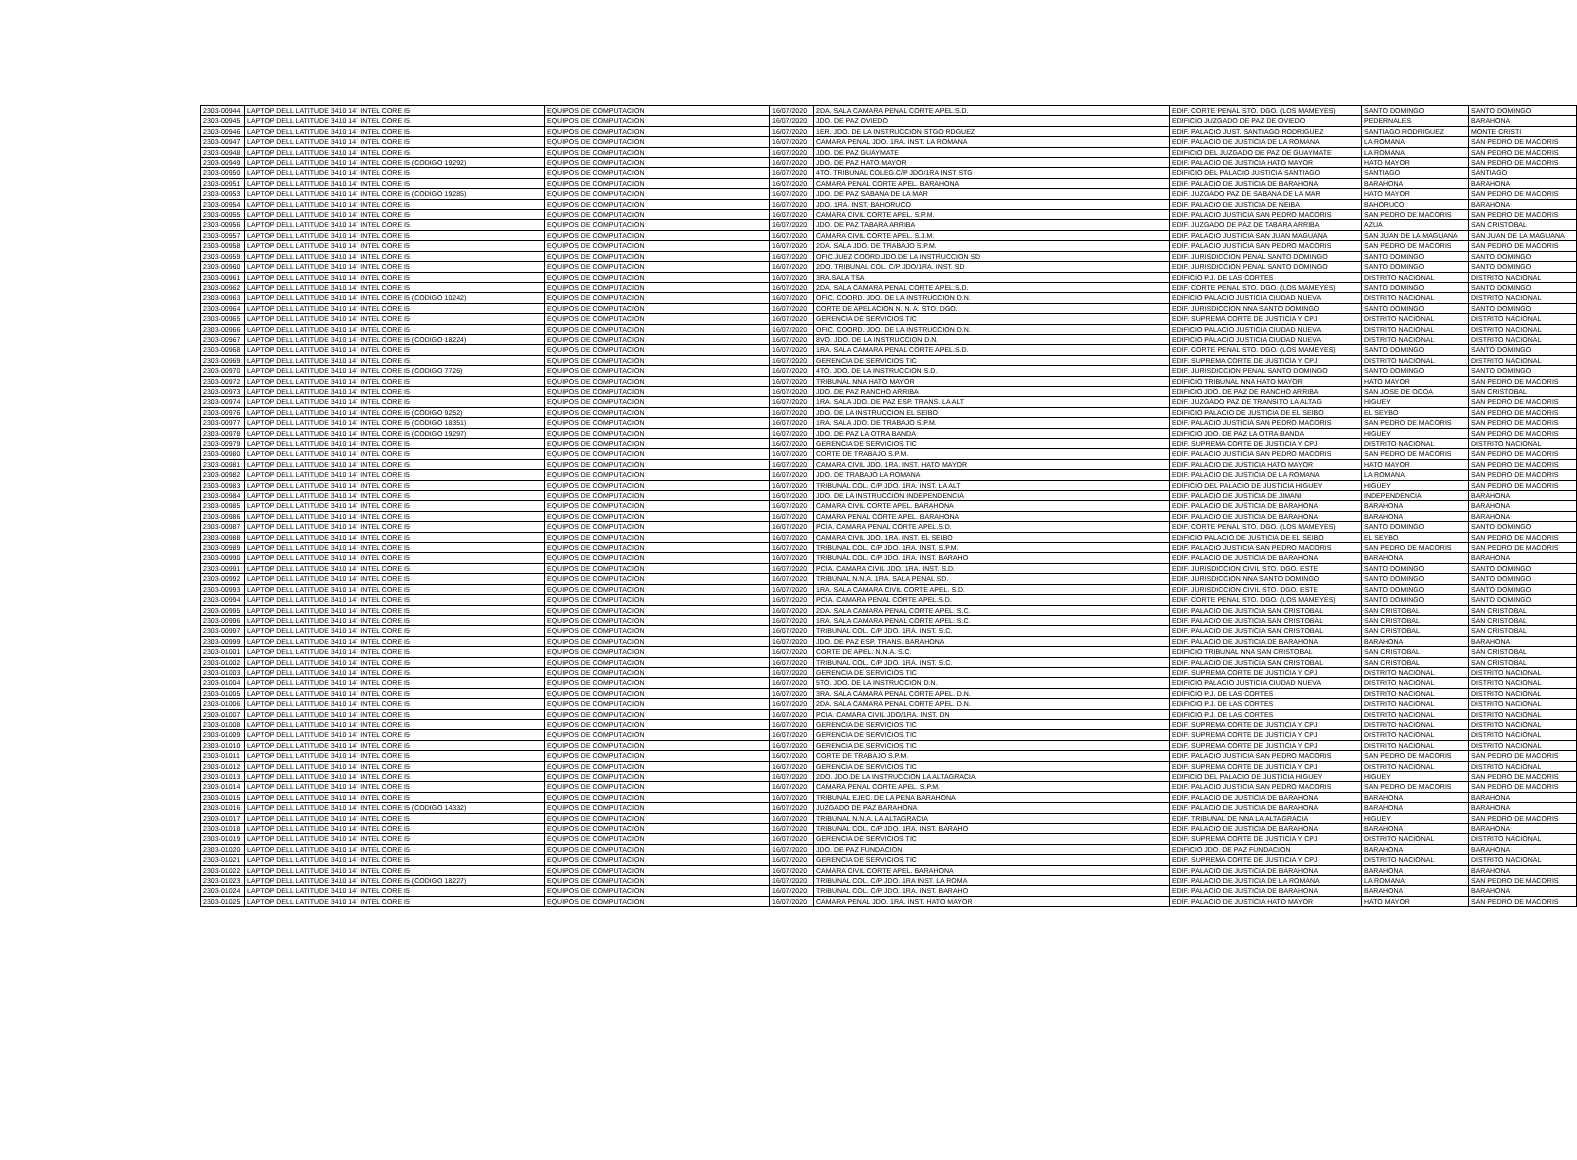| 2303-00944 | LAPTOP DELL LATITUDE 3410 14¨ INTEL CORE I5 | EQUIPOS DE COMPUTACION | 16/07/2020 | 2DA. SALA CAMARA PENAL CORTE APEL.S.D. | EDIF. CORTE PENAL STO. DGO. (LOS MAMEYES) | SANTO DOMINGO | SANTO DOMINGO |
| 2303-00945 | LAPTOP DELL LATITUDE 3410 14¨ INTEL CORE I5 | EQUIPOS DE COMPUTACION | 16/07/2020 | JDO. DE PAZ OVIEDO | EDIFICIO JUZGADO DE PAZ DE OVIEDO | PEDERNALES | BARAHONA |
| 2303-00946 | LAPTOP DELL LATITUDE 3410 14¨ INTEL CORE I5 | EQUIPOS DE COMPUTACION | 16/07/2020 | 1ER. JDO. DE LA INSTRUCCION STGO RDGUEZ | EDIF. PALACIO JUST. SANTIAGO RODRIGUEZ | SANTIAGO RODRIGUEZ | MONTE CRISTI |
| 2303-00947 | LAPTOP DELL LATITUDE 3410 14¨ INTEL CORE I5 | EQUIPOS DE COMPUTACION | 16/07/2020 | CAMARA PENAL JDO. 1RA. INST. LA ROMANA | EDIF. PALACIO DE JUSTICIA DE LA ROMANA | LA ROMANA | SAN PEDRO DE MACORIS |
| 2303-00948 | LAPTOP DELL LATITUDE 3410 14¨ INTEL CORE I5 | EQUIPOS DE COMPUTACION | 16/07/2020 | JDO. DE PAZ GUAYMATE | EDIFICIO DEL JUZGADO DE PAZ DE GUAYMATE | LA ROMANA | SAN PEDRO DE MACORIS |
| 2303-00949 | LAPTOP DELL LATITUDE 3410 14¨ INTEL CORE I5 (CODIGO 19292) | EQUIPOS DE COMPUTACION | 16/07/2020 | JDO. DE PAZ HATO MAYOR | EDIF. PALACIO DE JUSTICIA HATO MAYOR | HATO MAYOR | SAN PEDRO DE MACORIS |
| 2303-00950 | LAPTOP DELL LATITUDE 3410 14¨ INTEL CORE I5 | EQUIPOS DE COMPUTACION | 16/07/2020 | 4TO. TRIBUNAL COLEG.C/P JDO/1RA INST STG | EDIFICIO DEL PALACIO JUSTICIA SANTIAGO | SANTIAGO | SANTIAGO |
| 2303-00951 | LAPTOP DELL LATITUDE 3410 14¨ INTEL CORE I5 | EQUIPOS DE COMPUTACION | 16/07/2020 | CAMARA PENAL CORTE APEL. BARAHONA | EDIF. PALACIO DE JUSTICIA DE BARAHONA | BARAHONA | BARAHONA |
| 2303-00953 | LAPTOP DELL LATITUDE 3410 14¨ INTEL CORE I5 (CODIGO 19285) | EQUIPOS DE COMPUTACION | 16/07/2020 | JDO. DE PAZ SABANA DE LA MAR | EDIF. JUZGADO PAZ DE SABANA DE LA MAR | HATO MAYOR | SAN PEDRO DE MACORIS |
| 2303-00954 | LAPTOP DELL LATITUDE 3410 14¨ INTEL CORE I5 | EQUIPOS DE COMPUTACION | 16/07/2020 | JDO. 1RA. INST. BAHORUCO | EDIF. PALACIO DE JUSTICIA DE NEIBA | BAHORUCO | BARAHONA |
| 2303-00955 | LAPTOP DELL LATITUDE 3410 14¨ INTEL CORE I5 | EQUIPOS DE COMPUTACION | 16/07/2020 | CAMARA CIVIL CORTE APEL. S.P.M. | EDIF. PALACIO JUSTICIA SAN PEDRO MACORIS | SAN PEDRO DE MACORIS | SAN PEDRO DE MACORIS |
| 2303-00956 | LAPTOP DELL LATITUDE 3410 14¨ INTEL CORE I5 | EQUIPOS DE COMPUTACION | 16/07/2020 | JDO. DE PAZ TABARA ARRIBA | EDIF. JUZGADO DE PAZ DE TABARA ARRIBA | AZUA | SAN CRISTOBAL |
| 2303-00957 | LAPTOP DELL LATITUDE 3410 14¨ INTEL CORE I5 | EQUIPOS DE COMPUTACION | 16/07/2020 | CAMARA CIVIL CORTE APEL. S.J.M. | EDIF. PALACIO JUSTICIA SAN JUAN MAGUANA | SAN JUAN DE LA MAGUANA | SAN JUAN DE LA MAGUANA |
| 2303-00958 | LAPTOP DELL LATITUDE 3410 14¨ INTEL CORE I5 | EQUIPOS DE COMPUTACION | 16/07/2020 | 2DA. SALA JDO. DE TRABAJO S.P.M. | EDIF. PALACIO JUSTICIA SAN PEDRO MACORIS | SAN PEDRO DE MACORIS | SAN PEDRO DE MACORIS |
| 2303-00959 | LAPTOP DELL LATITUDE 3410 14¨ INTEL CORE I5 | EQUIPOS DE COMPUTACION | 16/07/2020 | OFIC.JUEZ COORD.JDO.DE LA INSTRUCCION SD | EDIF. JURISDICCION PENAL SANTO DOMINGO | SANTO DOMINGO | SANTO DOMINGO |
| 2303-00960 | LAPTOP DELL LATITUDE 3410 14¨ INTEL CORE I5 | EQUIPOS DE COMPUTACION | 16/07/2020 | 2DO. TRIBUNAL COL. C/P JDO/1RA. INST. SD | EDIF. JURISDICCION PENAL SANTO DOMINGO | SANTO DOMINGO | SANTO DOMINGO |
| 2303-00961 | LAPTOP DELL LATITUDE 3410 14¨ INTEL CORE I5 | EQUIPOS DE COMPUTACION | 16/07/2020 | 3RA.SALA TSA | EDIFICIO P.J. DE LAS CORTES | DISTRITO NACIONAL | DISTRITO NACIONAL |
| 2303-00962 | LAPTOP DELL LATITUDE 3410 14¨ INTEL CORE I5 | EQUIPOS DE COMPUTACION | 16/07/2020 | 2DA. SALA CAMARA PENAL CORTE APEL.S.D. | EDIF. CORTE PENAL STO. DGO. (LOS MAMEYES) | SANTO DOMINGO | SANTO DOMINGO |
| 2303-00963 | LAPTOP DELL LATITUDE 3410 14¨ INTEL CORE I5 (CODIGO 10242) | EQUIPOS DE COMPUTACION | 16/07/2020 | OFIC. COORD. JDO. DE LA INSTRUCCION D.N. | EDIFICIO PALACIO JUSTICIA CIUDAD NUEVA | DISTRITO NACIONAL | DISTRITO NACIONAL |
| 2303-00964 | LAPTOP DELL LATITUDE 3410 14¨ INTEL CORE I5 | EQUIPOS DE COMPUTACION | 16/07/2020 | CORTE DE APELACION N. N. A. STO. DGO. | EDIF. JURISDICCION NNA SANTO DOMINGO | SANTO DOMINGO | SANTO DOMINGO |
| 2303-00965 | LAPTOP DELL LATITUDE 3410 14¨ INTEL CORE I5 | EQUIPOS DE COMPUTACION | 16/07/2020 | GERENCIA DE SERVICIOS TIC | EDIF. SUPREMA CORTE DE JUSTICIA Y CPJ | DISTRITO NACIONAL | DISTRITO NACIONAL |
| 2303-00966 | LAPTOP DELL LATITUDE 3410 14¨ INTEL CORE I5 | EQUIPOS DE COMPUTACION | 16/07/2020 | OFIC. COORD. JDO. DE LA INSTRUCCION D.N. | EDIFICIO PALACIO JUSTICIA CIUDAD NUEVA | DISTRITO NACIONAL | DISTRITO NACIONAL |
| 2303-00967 | LAPTOP DELL LATITUDE 3410 14¨ INTEL CORE I5 (CODIGO 18224) | EQUIPOS DE COMPUTACION | 16/07/2020 | 8VO. JDO. DE LA INSTRUCCION D.N. | EDIFICIO PALACIO JUSTICIA CIUDAD NUEVA | DISTRITO NACIONAL | DISTRITO NACIONAL |
| 2303-00968 | LAPTOP DELL LATITUDE 3410 14¨ INTEL CORE I5 | EQUIPOS DE COMPUTACION | 16/07/2020 | 1RA. SALA CAMARA PENAL CORTE APEL.S.D. | EDIF. CORTE PENAL STO. DGO. (LOS MAMEYES) | SANTO DOMINGO | SANTO DOMINGO |
| 2303-00969 | LAPTOP DELL LATITUDE 3410 14¨ INTEL CORE I5 | EQUIPOS DE COMPUTACION | 16/07/2020 | GERENCIA DE SERVICIOS TIC | EDIF. SUPREMA CORTE DE JUSTICIA Y CPJ | DISTRITO NACIONAL | DISTRITO NACIONAL |
| 2303-00970 | LAPTOP DELL LATITUDE 3410 14¨ INTEL CORE I5 (CODIGO 7726) | EQUIPOS DE COMPUTACION | 16/07/2020 | 4TO. JDO. DE LA INSTRUCCION S.D. | EDIF. JURISDICCION PENAL SANTO DOMINGO | SANTO DOMINGO | SANTO DOMINGO |
| 2303-00972 | LAPTOP DELL LATITUDE 3410 14¨ INTEL CORE I5 | EQUIPOS DE COMPUTACION | 16/07/2020 | TRIBUNAL NNA HATO MAYOR | EDIFICIO TRIBUNAL NNA HATO MAYOR | HATO MAYOR | SAN PEDRO DE MACORIS |
| 2303-00973 | LAPTOP DELL LATITUDE 3410 14¨ INTEL CORE I5 | EQUIPOS DE COMPUTACION | 16/07/2020 | JDO. DE PAZ RANCHO ARRIBA | EDIFICIO JDO. DE PAZ DE RANCHO ARRIBA | SAN JOSE DE OCOA | SAN CRISTOBAL |
| 2303-00974 | LAPTOP DELL LATITUDE 3410 14¨ INTEL CORE I5 | EQUIPOS DE COMPUTACION | 16/07/2020 | 1RA. SALA JDO. DE PAZ ESP. TRANS. LA ALT | EDIF. JUZGADO PAZ DE TRANSITO LA ALTAG | HIGUEY | SAN PEDRO DE MACORIS |
| 2303-00976 | LAPTOP DELL LATITUDE 3410 14¨ INTEL CORE I5 (CODIGO 9252) | EQUIPOS DE COMPUTACION | 16/07/2020 | JDO. DE LA INSTRUCCION EL SEIBO | EDIFICIO PALACIO DE JUSTICIA DE EL SEIBO | EL SEYBO | SAN PEDRO DE MACORIS |
| 2303-00977 | LAPTOP DELL LATITUDE 3410 14¨ INTEL CORE I5 (CODIGO 18351) | EQUIPOS DE COMPUTACION | 16/07/2020 | 1RA. SALA JDO. DE TRABAJO S.P.M. | EDIF. PALACIO JUSTICIA SAN PEDRO MACORIS | SAN PEDRO DE MACORIS | SAN PEDRO DE MACORIS |
| 2303-00978 | LAPTOP DELL LATITUDE 3410 14¨ INTEL CORE I5 (CODIGO 19297) | EQUIPOS DE COMPUTACION | 16/07/2020 | JDO. DE PAZ LA OTRA BANDA | EDIFICIO JDO. DE PAZ LA OTRA BANDA | HIGUEY | SAN PEDRO DE MACORIS |
| 2303-00979 | LAPTOP DELL LATITUDE 3410 14¨ INTEL CORE I5 | EQUIPOS DE COMPUTACION | 16/07/2020 | GERENCIA DE SERVICIOS TIC | EDIF. SUPREMA CORTE DE JUSTICIA Y CPJ | DISTRITO NACIONAL | DISTRITO NACIONAL |
| 2303-00980 | LAPTOP DELL LATITUDE 3410 14¨ INTEL CORE I5 | EQUIPOS DE COMPUTACION | 16/07/2020 | CORTE DE TRABAJO S.P.M. | EDIF. PALACIO JUSTICIA SAN PEDRO MACORIS | SAN PEDRO DE MACORIS | SAN PEDRO DE MACORIS |
| 2303-00981 | LAPTOP DELL LATITUDE 3410 14¨ INTEL CORE I5 | EQUIPOS DE COMPUTACION | 16/07/2020 | CAMARA CIVIL JDO. 1RA. INST. HATO MAYOR | EDIF. PALACIO DE JUSTICIA HATO MAYOR | HATO MAYOR | SAN PEDRO DE MACORIS |
| 2303-00982 | LAPTOP DELL LATITUDE 3410 14¨ INTEL CORE I5 | EQUIPOS DE COMPUTACION | 16/07/2020 | JDO. DE TRABAJO LA ROMANA | EDIF. PALACIO DE JUSTICIA DE LA ROMANA | LA ROMANA | SAN PEDRO DE MACORIS |
| 2303-00983 | LAPTOP DELL LATITUDE 3410 14¨ INTEL CORE I5 | EQUIPOS DE COMPUTACION | 16/07/2020 | TRIBUNAL COL. C/P JDO. 1RA. INST. LA ALT | EDIFICIO DEL PALACIO DE JUSTICIA HIGUEY | HIGUEY | SAN PEDRO DE MACORIS |
| 2303-00984 | LAPTOP DELL LATITUDE 3410 14¨ INTEL CORE I5 | EQUIPOS DE COMPUTACION | 16/07/2020 | JDO. DE LA INSTRUCCION INDEPENDENCIA | EDIF. PALACIO DE JUSTICIA DE JIMANI | INDEPENDENCIA | BARAHONA |
| 2303-00985 | LAPTOP DELL LATITUDE 3410 14¨ INTEL CORE I5 | EQUIPOS DE COMPUTACION | 16/07/2020 | CAMARA CIVIL CORTE APEL. BARAHONA | EDIF. PALACIO DE JUSTICIA DE BARAHONA | BARAHONA | BARAHONA |
| 2303-00986 | LAPTOP DELL LATITUDE 3410 14¨ INTEL CORE I5 | EQUIPOS DE COMPUTACION | 16/07/2020 | CAMARA PENAL CORTE APEL. BARAHONA | EDIF. PALACIO DE JUSTICIA DE BARAHONA | BARAHONA | BARAHONA |
| 2303-00987 | LAPTOP DELL LATITUDE 3410 14¨ INTEL CORE I5 | EQUIPOS DE COMPUTACION | 16/07/2020 | PCIA. CAMARA PENAL CORTE APEL.S.D. | EDIF. CORTE PENAL STO. DGO. (LOS MAMEYES) | SANTO DOMINGO | SANTO DOMINGO |
| 2303-00988 | LAPTOP DELL LATITUDE 3410 14¨ INTEL CORE I5 | EQUIPOS DE COMPUTACION | 16/07/2020 | CAMARA CIVIL JDO. 1RA. INST. EL SEIBO | EDIFICIO PALACIO DE JUSTICIA DE EL SEIBO | EL SEYBO | SAN PEDRO DE MACORIS |
| 2303-00989 | LAPTOP DELL LATITUDE 3410 14¨ INTEL CORE I5 | EQUIPOS DE COMPUTACION | 16/07/2020 | TRIBUNAL COL. C/P JDO. 1RA. INST. S.P.M. | EDIF. PALACIO JUSTICIA SAN PEDRO MACORIS | SAN PEDRO DE MACORIS | SAN PEDRO DE MACORIS |
| 2303-00990 | LAPTOP DELL LATITUDE 3410 14¨ INTEL CORE I5 | EQUIPOS DE COMPUTACION | 16/07/2020 | TRIBUNAL COL. C/P JDO. 1RA. INST. BARAHO | EDIF. PALACIO DE JUSTICIA DE BARAHONA | BARAHONA | BARAHONA |
| 2303-00991 | LAPTOP DELL LATITUDE 3410 14¨ INTEL CORE I5 | EQUIPOS DE COMPUTACION | 16/07/2020 | PCIA. CAMARA CIVIL JDO. 1RA. INST. S.D. | EDIF. JURISDICCION CIVIL STO. DGO. ESTE | SANTO DOMINGO | SANTO DOMINGO |
| 2303-00992 | LAPTOP DELL LATITUDE 3410 14¨ INTEL CORE I5 | EQUIPOS DE COMPUTACION | 16/07/2020 | TRIBUNAL N.N.A. 1RA. SALA PENAL SD. | EDIF. JURISDICCION NNA SANTO DOMINGO | SANTO DOMINGO | SANTO DOMINGO |
| 2303-00993 | LAPTOP DELL LATITUDE 3410 14¨ INTEL CORE I5 | EQUIPOS DE COMPUTACION | 16/07/2020 | 1RA. SALA CAMARA CIVIL CORTE APEL. S.D. | EDIF. JURISDICCION CIVIL STO. DGO. ESTE | SANTO DOMINGO | SANTO DOMINGO |
| 2303-00994 | LAPTOP DELL LATITUDE 3410 14¨ INTEL CORE I5 | EQUIPOS DE COMPUTACION | 16/07/2020 | PCIA. CAMARA PENAL CORTE APEL.S.D. | EDIF. CORTE PENAL STO. DGO. (LOS MAMEYES) | SANTO DOMINGO | SANTO DOMINGO |
| 2303-00995 | LAPTOP DELL LATITUDE 3410 14¨ INTEL CORE I5 | EQUIPOS DE COMPUTACION | 16/07/2020 | 2DA. SALA CAMARA PENAL CORTE APEL. S.C. | EDIF. PALACIO DE JUSTICIA SAN CRISTOBAL | SAN CRISTOBAL | SAN CRISTOBAL |
| 2303-00996 | LAPTOP DELL LATITUDE 3410 14¨ INTEL CORE I5 | EQUIPOS DE COMPUTACION | 16/07/2020 | 1RA. SALA CAMARA PENAL CORTE APEL. S.C. | EDIF. PALACIO DE JUSTICIA SAN CRISTOBAL | SAN CRISTOBAL | SAN CRISTOBAL |
| 2303-00997 | LAPTOP DELL LATITUDE 3410 14¨ INTEL CORE I5 | EQUIPOS DE COMPUTACION | 16/07/2020 | TRIBUNAL COL. C/P JDO. 1RA. INST. S.C. | EDIF. PALACIO DE JUSTICIA SAN CRISTOBAL | SAN CRISTOBAL | SAN CRISTOBAL |
| 2303-00999 | LAPTOP DELL LATITUDE 3410 14¨ INTEL CORE I5 | EQUIPOS DE COMPUTACION | 16/07/2020 | JDO. DE PAZ ESP. TRANS. BARAHONA | EDIF. PALACIO DE JUSTICIA DE BARAHONA | BARAHONA | BARAHONA |
| 2303-01001 | LAPTOP DELL LATITUDE 3410 14¨ INTEL CORE I5 | EQUIPOS DE COMPUTACION | 16/07/2020 | CORTE DE APEL. N.N.A. S.C. | EDIFICIO TRIBUNAL NNA SAN CRISTOBAL | SAN CRISTOBAL | SAN CRISTOBAL |
| 2303-01002 | LAPTOP DELL LATITUDE 3410 14¨ INTEL CORE I5 | EQUIPOS DE COMPUTACION | 16/07/2020 | TRIBUNAL COL. C/P JDO. 1RA. INST. S.C. | EDIF. PALACIO DE JUSTICIA SAN CRISTOBAL | SAN CRISTOBAL | SAN CRISTOBAL |
| 2303-01003 | LAPTOP DELL LATITUDE 3410 14¨ INTEL CORE I5 | EQUIPOS DE COMPUTACION | 16/07/2020 | GERENCIA DE SERVICIOS TIC | EDIF. SUPREMA CORTE DE JUSTICIA Y CPJ | DISTRITO NACIONAL | DISTRITO NACIONAL |
| 2303-01004 | LAPTOP DELL LATITUDE 3410 14¨ INTEL CORE I5 | EQUIPOS DE COMPUTACION | 16/07/2020 | 5TO. JDO. DE LA INSTRUCCION D.N. | EDIFICIO PALACIO JUSTICIA CIUDAD NUEVA | DISTRITO NACIONAL | DISTRITO NACIONAL |
| 2303-01005 | LAPTOP DELL LATITUDE 3410 14¨ INTEL CORE I5 | EQUIPOS DE COMPUTACION | 16/07/2020 | 3RA. SALA CAMARA PENAL CORTE APEL. D.N. | EDIFICIO P.J. DE LAS CORTES | DISTRITO NACIONAL | DISTRITO NACIONAL |
| 2303-01006 | LAPTOP DELL LATITUDE 3410 14¨ INTEL CORE I5 | EQUIPOS DE COMPUTACION | 16/07/2020 | 2DA. SALA CAMARA PENAL CORTE APEL. D.N. | EDIFICIO P.J. DE LAS CORTES | DISTRITO NACIONAL | DISTRITO NACIONAL |
| 2303-01007 | LAPTOP DELL LATITUDE 3410 14¨ INTEL CORE I5 | EQUIPOS DE COMPUTACION | 16/07/2020 | PCIA. CAMARA CIVIL JDO/1RA. INST. DN | EDIFICIO P.J. DE LAS CORTES | DISTRITO NACIONAL | DISTRITO NACIONAL |
| 2303-01008 | LAPTOP DELL LATITUDE 3410 14¨ INTEL CORE I5 | EQUIPOS DE COMPUTACION | 16/07/2020 | GERENCIA DE SERVICIOS TIC | EDIF. SUPREMA CORTE DE JUSTICIA Y CPJ | DISTRITO NACIONAL | DISTRITO NACIONAL |
| 2303-01009 | LAPTOP DELL LATITUDE 3410 14¨ INTEL CORE I5 | EQUIPOS DE COMPUTACION | 16/07/2020 | GERENCIA DE SERVICIOS TIC | EDIF. SUPREMA CORTE DE JUSTICIA Y CPJ | DISTRITO NACIONAL | DISTRITO NACIONAL |
| 2303-01010 | LAPTOP DELL LATITUDE 3410 14¨ INTEL CORE I5 | EQUIPOS DE COMPUTACION | 16/07/2020 | GERENCIA DE SERVICIOS TIC | EDIF. SUPREMA CORTE DE JUSTICIA Y CPJ | DISTRITO NACIONAL | DISTRITO NACIONAL |
| 2303-01011 | LAPTOP DELL LATITUDE 3410 14¨ INTEL CORE I5 | EQUIPOS DE COMPUTACION | 16/07/2020 | CORTE DE TRABAJO S.P.M. | EDIF. PALACIO JUSTICIA SAN PEDRO MACORIS | SAN PEDRO DE MACORIS | SAN PEDRO DE MACORIS |
| 2303-01012 | LAPTOP DELL LATITUDE 3410 14¨ INTEL CORE I5 | EQUIPOS DE COMPUTACION | 16/07/2020 | GERENCIA DE SERVICIOS TIC | EDIF. SUPREMA CORTE DE JUSTICIA Y CPJ | DISTRITO NACIONAL | DISTRITO NACIONAL |
| 2303-01013 | LAPTOP DELL LATITUDE 3410 14¨ INTEL CORE I5 | EQUIPOS DE COMPUTACION | 16/07/2020 | 2DO. JDO.DE LA INSTRUCCION LA ALTAGRACIA | EDIFICIO DEL PALACIO DE JUSTICIA HIGUEY | HIGUEY | SAN PEDRO DE MACORIS |
| 2303-01014 | LAPTOP DELL LATITUDE 3410 14¨ INTEL CORE I5 | EQUIPOS DE COMPUTACION | 16/07/2020 | CAMARA PENAL CORTE APEL. S.P.M. | EDIF. PALACIO JUSTICIA SAN PEDRO MACORIS | SAN PEDRO DE MACORIS | SAN PEDRO DE MACORIS |
| 2303-01015 | LAPTOP DELL LATITUDE 3410 14¨ INTEL CORE I5 | EQUIPOS DE COMPUTACION | 16/07/2020 | TRIBUNAL EJEC. DE LA PENA BARAHONA | EDIF. PALACIO DE JUSTICIA DE BARAHONA | BARAHONA | BARAHONA |
| 2303-01016 | LAPTOP DELL LATITUDE 3410 14¨ INTEL CORE I5 (CODIGO 14332) | EQUIPOS DE COMPUTACION | 16/07/2020 | JUZGADO DE PAZ BARAHONA | EDIF. PALACIO DE JUSTICIA DE BARAHONA | BARAHONA | BARAHONA |
| 2303-01017 | LAPTOP DELL LATITUDE 3410 14¨ INTEL CORE I5 | EQUIPOS DE COMPUTACION | 16/07/2020 | TRIBUNAL N.N.A. LA ALTAGRACIA | EDIF. TRIBUNAL DE NNA LA ALTAGRACIA | HIGUEY | SAN PEDRO DE MACORIS |
| 2303-01018 | LAPTOP DELL LATITUDE 3410 14¨ INTEL CORE I5 | EQUIPOS DE COMPUTACION | 16/07/2020 | TRIBUNAL COL. C/P JDO. 1RA. INST. BARAHO | EDIF. PALACIO DE JUSTICIA DE BARAHONA | BARAHONA | BARAHONA |
| 2303-01019 | LAPTOP DELL LATITUDE 3410 14¨ INTEL CORE I5 | EQUIPOS DE COMPUTACION | 16/07/2020 | GERENCIA DE SERVICIOS TIC | EDIF. SUPREMA CORTE DE JUSTICIA Y CPJ | DISTRITO NACIONAL | DISTRITO NACIONAL |
| 2303-01020 | LAPTOP DELL LATITUDE 3410 14¨ INTEL CORE I5 | EQUIPOS DE COMPUTACION | 16/07/2020 | JDO. DE PAZ FUNDACION | EDIFICIO JDO. DE PAZ FUNDACION | BARAHONA | BARAHONA |
| 2303-01021 | LAPTOP DELL LATITUDE 3410 14¨ INTEL CORE I5 | EQUIPOS DE COMPUTACION | 16/07/2020 | GERENCIA DE SERVICIOS TIC | EDIF. SUPREMA CORTE DE JUSTICIA Y CPJ | DISTRITO NACIONAL | DISTRITO NACIONAL |
| 2303-01022 | LAPTOP DELL LATITUDE 3410 14¨ INTEL CORE I5 | EQUIPOS DE COMPUTACION | 16/07/2020 | CAMARA CIVIL CORTE APEL. BARAHONA | EDIF. PALACIO DE JUSTICIA DE BARAHONA | BARAHONA | BARAHONA |
| 2303-01023 | LAPTOP DELL LATITUDE 3410 14¨ INTEL CORE I5 (CODIGO 18227) | EQUIPOS DE COMPUTACION | 16/07/2020 | TRIBUNAL COL. C/P JDO. 1RA INST. LA ROMA | EDIF. PALACIO DE JUSTICIA DE LA ROMANA | LA ROMANA | SAN PEDRO DE MACORIS |
| 2303-01024 | LAPTOP DELL LATITUDE 3410 14¨ INTEL CORE I5 | EQUIPOS DE COMPUTACION | 16/07/2020 | TRIBUNAL COL. C/P JDO. 1RA. INST. BARAHO | EDIF. PALACIO DE JUSTICIA DE BARAHONA | BARAHONA | BARAHONA |
| 2303-01025 | LAPTOP DELL LATITUDE 3410 14¨ INTEL CORE I5 | EQUIPOS DE COMPUTACION | 16/07/2020 | CAMARA PENAL JDO. 1RA. INST. HATO MAYOR | EDIF. PALACIO DE JUSTICIA HATO MAYOR | HATO MAYOR | SAN PEDRO DE MACORIS |